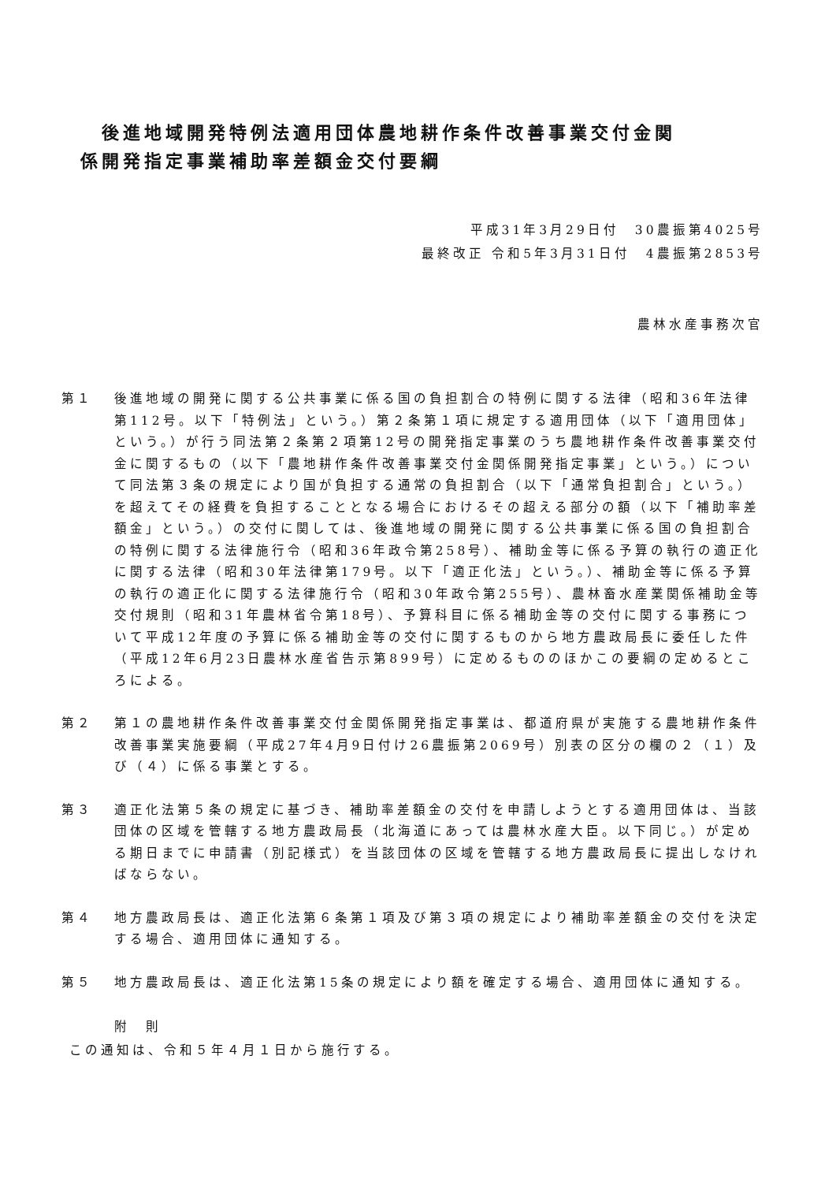後進地域開発特例法適用団体農地耕作条件改善事業交付金関
係開発指定事業補助率差額金交付要綱
平成31年3月29日付　30農振第4025号
最終改正 令和5年3月31日付　4農振第2853号
農林水産事務次官
第１ 後進地域の開発に関する公共事業に係る国の負担割合の特例に関する法律（昭和36年法律第112号。以下「特例法」という。）第２条第１項に規定する適用団体（以下「適用団体」という。）が行う同法第２条第２項第12号の開発指定事業のうち農地耕作条件改善事業交付金に関するもの（以下「農地耕作条件改善事業交付金関係開発指定事業」という。）について同法第３条の規定により国が負担する通常の負担割合（以下「通常負担割合」という。）を超えてその経費を負担することとなる場合におけるその超える部分の額（以下「補助率差額金」という。）の交付に関しては、後進地域の開発に関する公共事業に係る国の負担割合の特例に関する法律施行令（昭和36年政令第258号）、補助金等に係る予算の執行の適正化に関する法律（昭和30年法律第179号。以下「適正化法」という。）、補助金等に係る予算の執行の適正化に関する法律施行令（昭和30年政令第255号）、農林畜水産業関係補助金等交付規則（昭和31年農林省令第18号）、予算科目に係る補助金等の交付に関する事務について平成12年度の予算に係る補助金等の交付に関するものから地方農政局長に委任した件（平成12年6月23日農林水産省告示第899号）に定めるもののほかこの要綱の定めるところによる。
第２ 第１の農地耕作条件改善事業交付金関係開発指定事業は、都道府県が実施する農地耕作条件改善事業実施要綱（平成27年4月9日付け26農振第2069号）別表の区分の欄の２（１）及び（４）に係る事業とする。
第３ 適正化法第５条の規定に基づき、補助率差額金の交付を申請しようとする適用団体は、当該団体の区域を管轄する地方農政局長（北海道にあっては農林水産大臣。以下同じ。）が定める期日までに申請書（別記様式）を当該団体の区域を管轄する地方農政局長に提出しなければならない。
第４ 地方農政局長は、適正化法第６条第１項及び第３項の規定により補助率差額金の交付を決定する場合、適用団体に通知する。
第５ 地方農政局長は、適正化法第15条の規定により額を確定する場合、適用団体に通知する。
附　則
この通知は、令和５年４月１日から施行する。